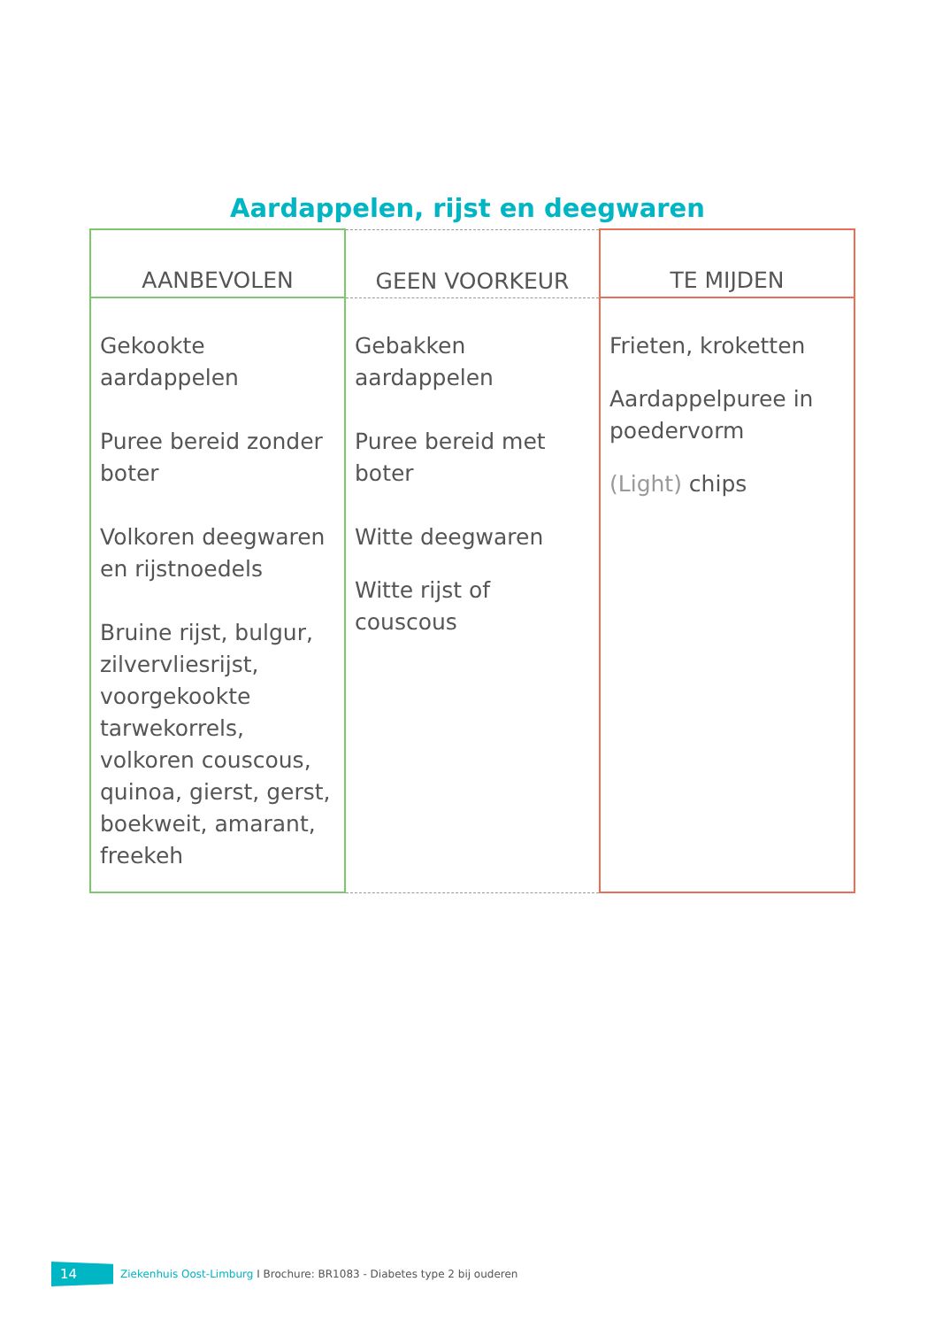Aardappelen, rijst en deegwaren
| AANBEVOLEN | GEEN VOORKEUR | TE MIJDEN |
| --- | --- | --- |
| Gekookte aardappelen Puree bereid zonder boter Volkoren deegwaren en rijstnoedels Bruine rijst, bulgur, zilvervliesrijst, voorgekookte tarwekorrels, volkoren couscous, quinoa, gierst, gerst, boekweit, amarant, freekeh | Gebakken aardappelen Puree bereid met boter Witte deegwaren Witte rijst of couscous | Frieten, kroketten Aardappelpuree in poedervorm (Light) chips |
14 Ziekenhuis Oost-Limburg I Brochure: BR1083 - Diabetes type 2 bij ouderen